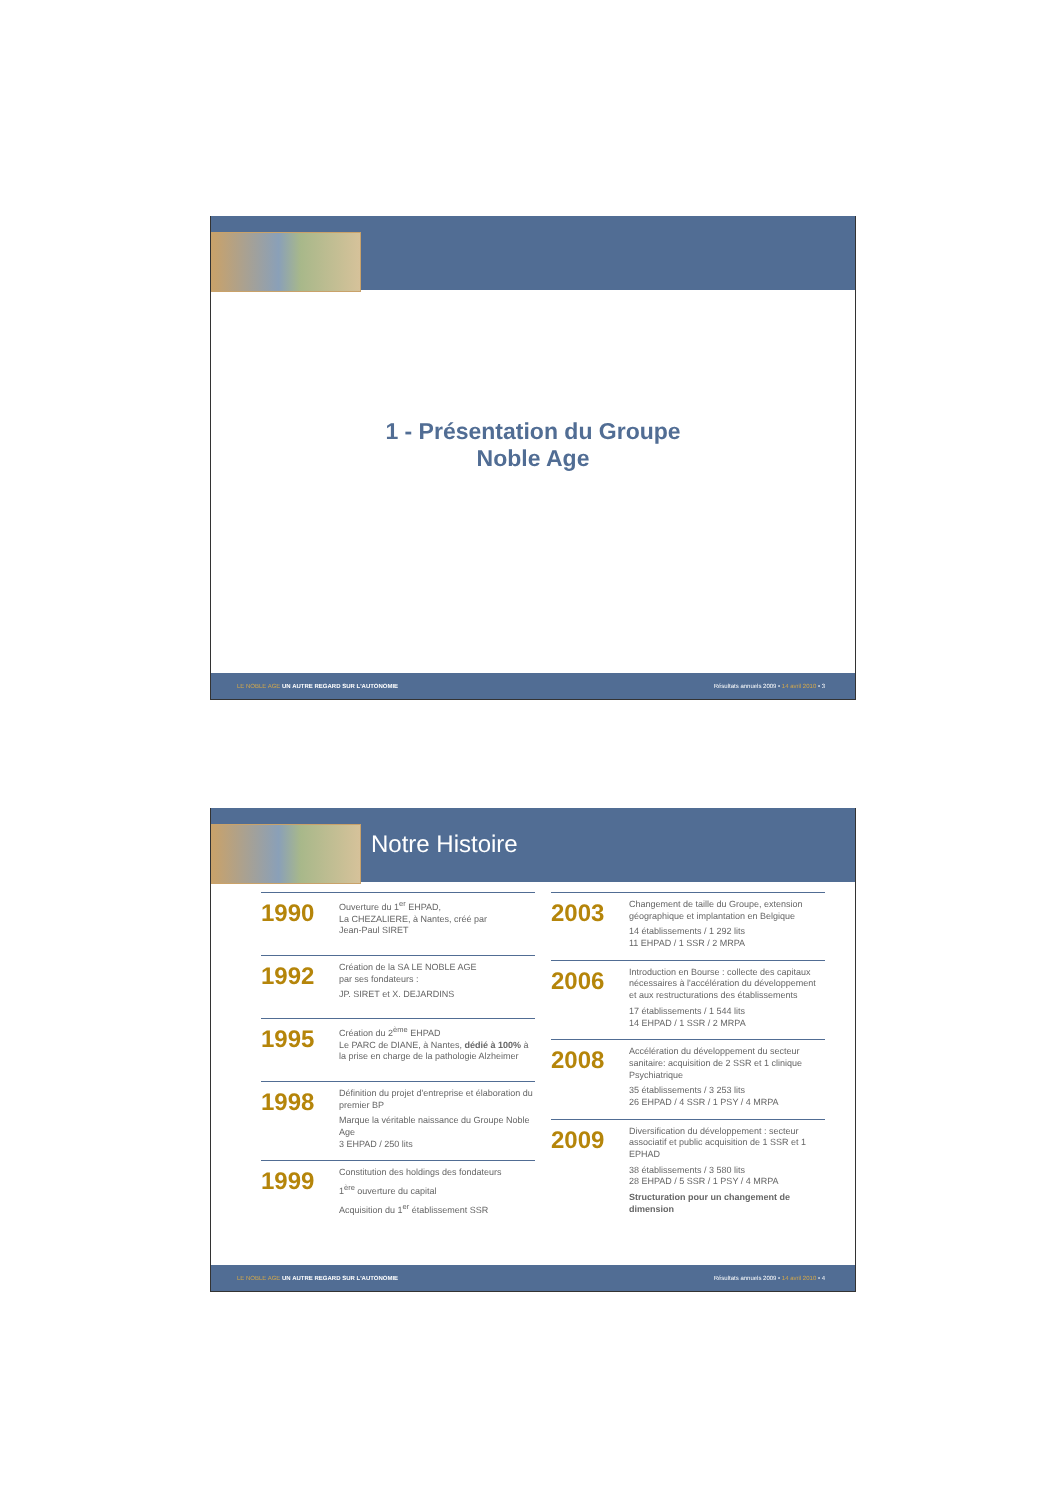1 - Présentation du Groupe
Noble Age
LE NOBLE AGE UN AUTRE REGARD SUR L'AUTONOMIE Résultats annuels 2009 • 14 avril 2010 • 3
Notre Histoire
1990
Ouverture du 1<sup>er</sup> EHPAD,
La CHEZALIERE, à Nantes, créé par
Jean-Paul SIRET
1992
Création de la SA LE NOBLE AGE
par ses fondateurs :
JP. SIRET et X. DEJARDINS
1995
Création du 2<sup>ème</sup> EHPAD
Le PARC de DIANE, à Nantes, dédié à 100% à la prise en charge de la pathologie Alzheimer
1998
Définition du projet d'entreprise et élaboration du premier BP
Marque la véritable naissance du Groupe Noble Age
3 EHPAD / 250 lits
1999
Constitution des holdings des fondateurs
1<sup>ère</sup> ouverture du capital
Acquisition du 1<sup>er</sup> établissement SSR
2003
Changement de taille du Groupe, extension géographique et implantation en Belgique
14 établissements / 1 292 lits
11 EHPAD / 1 SSR / 2 MRPA
2006
Introduction en Bourse : collecte des capitaux nécessaires à l'accélération du développement et aux restructurations des établissements
17 établissements / 1 544 lits
14 EHPAD / 1 SSR / 2 MRPA
2008
Accélération du développement du secteur sanitaire: acquisition de 2 SSR et 1 clinique Psychiatrique
35 établissements / 3 253 lits
26 EHPAD / 4 SSR / 1 PSY / 4 MRPA
2009
Diversification du développement : secteur associatif et public acquisition de 1 SSR et 1 EPHAD
38 établissements / 3 580 lits
28 EHPAD / 5 SSR / 1 PSY / 4 MRPA
Structuration pour un changement de dimension
LE NOBLE AGE UN AUTRE REGARD SUR L'AUTONOMIE Résultats annuels 2009 • 14 avril 2010 • 4